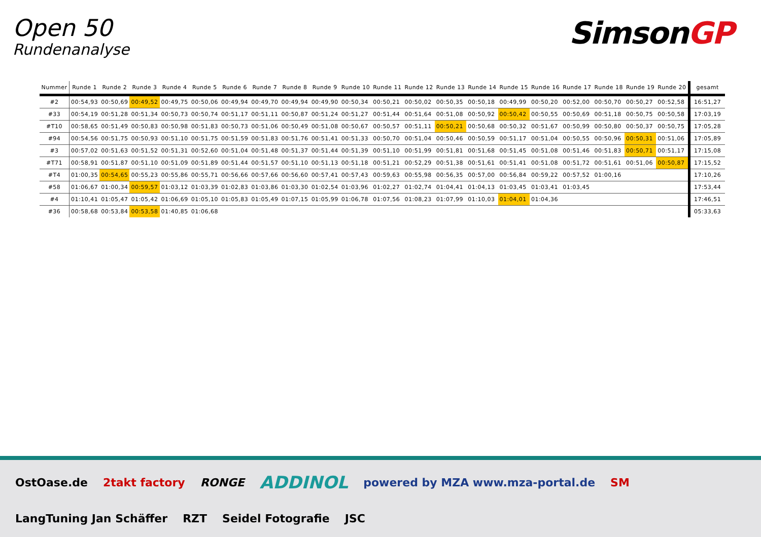Open 50
Rundenanalyse
SimsonGP
| Nummer | Runde 1 | Runde 2 | Runde 3 | Runde 4 | Runde 5 | Runde 6 | Runde 7 | Runde 8 | Runde 9 | Runde 10 | Runde 11 | Runde 12 | Runde 13 | Runde 14 | Runde 15 | Runde 16 | Runde 17 | Runde 18 | Runde 19 | Runde 20 | gesamt |
| --- | --- | --- | --- | --- | --- | --- | --- | --- | --- | --- | --- | --- | --- | --- | --- | --- | --- | --- | --- | --- | --- |
| #2 | 00:54,93 | 00:50,69 | 00:49,52 | 00:49,75 | 00:50,06 | 00:49,94 | 00:49,70 | 00:49,94 | 00:49,90 | 00:50,34 | 00:50,21 | 00:50,02 | 00:50,35 | 00:50,18 | 00:49,99 | 00:50,20 | 00:52,00 | 00:50,70 | 00:50,27 | 00:52,58 | 16:51,27 |
| #33 | 00:54,19 | 00:51,28 | 00:51,34 | 00:50,73 | 00:50,74 | 00:51,17 | 00:51,11 | 00:50,87 | 00:51,24 | 00:51,27 | 00:51,44 | 00:51,64 | 00:51,08 | 00:50,92 | 00:50,42 | 00:50,55 | 00:50,69 | 00:51,18 | 00:50,75 | 00:50,58 | 17:03,19 |
| #T10 | 00:58,65 | 00:51,49 | 00:50,83 | 00:50,98 | 00:51,83 | 00:50,73 | 00:51,06 | 00:50,49 | 00:51,08 | 00:50,67 | 00:50,57 | 00:51,11 | 00:50,21 | 00:50,68 | 00:50,32 | 00:51,67 | 00:50,99 | 00:50,80 | 00:50,37 | 00:50,75 | 17:05,28 |
| #94 | 00:54,56 | 00:51,75 | 00:50,93 | 00:51,10 | 00:51,75 | 00:51,59 | 00:51,83 | 00:51,76 | 00:51,41 | 00:51,33 | 00:50,70 | 00:51,04 | 00:50,46 | 00:50,59 | 00:51,17 | 00:51,04 | 00:50,55 | 00:50,96 | 00:50,31 | 00:51,06 | 17:05,89 |
| #3 | 00:57,02 | 00:51,63 | 00:51,52 | 00:51,31 | 00:52,60 | 00:51,04 | 00:51,48 | 00:51,37 | 00:51,44 | 00:51,39 | 00:51,10 | 00:51,99 | 00:51,81 | 00:51,68 | 00:51,45 | 00:51,08 | 00:51,46 | 00:51,83 | 00:50,71 | 00:51,17 | 17:15,08 |
| #T71 | 00:58,91 | 00:51,87 | 00:51,10 | 00:51,09 | 00:51,89 | 00:51,44 | 00:51,57 | 00:51,10 | 00:51,13 | 00:51,18 | 00:51,21 | 00:52,29 | 00:51,38 | 00:51,61 | 00:51,41 | 00:51,08 | 00:51,72 | 00:51,61 | 00:51,06 | 00:50,87 | 17:15,52 |
| #T4 | 01:00,35 | 00:54,65 | 00:55,23 | 00:55,86 | 00:55,71 | 00:56,66 | 00:57,66 | 00:56,60 | 00:57,41 | 00:57,43 | 00:59,63 | 00:55,98 | 00:56,35 | 00:57,00 | 00:56,84 | 00:59,22 | 00:57,52 | 01:00,16 | | | 17:10,26 |
| #58 | 01:06,67 | 01:00,34 | 00:59,57 | 01:03,12 | 01:03,39 | 01:02,83 | 01:03,86 | 01:03,30 | 01:02,54 | 01:03,96 | 01:02,27 | 01:02,74 | 01:04,41 | 01:04,13 | 01:03,45 | 01:03,41 | 01:03,45 | | | | 17:53,44 |
| #4 | 01:10,41 | 01:05,47 | 01:05,42 | 01:06,69 | 01:05,10 | 01:05,83 | 01:05,49 | 01:07,15 | 01:05,99 | 01:06,78 | 01:07,56 | 01:08,23 | 01:07,99 | 01:10,03 | 01:04,01 | 01:04,36 | | | | | 17:46,51 |
| #36 | 00:58,68 | 00:53,84 | 00:53,58 | 01:40,85 | 01:06,68 | | | | | | | | | | | | | | | | 05:33,63 |
OstOase.de 2takt factory RONGE ADDINOL powered by MZA www.mza-portal.de SM LangTuning Jan Schäffer RZT Seidel Fotografie JSC